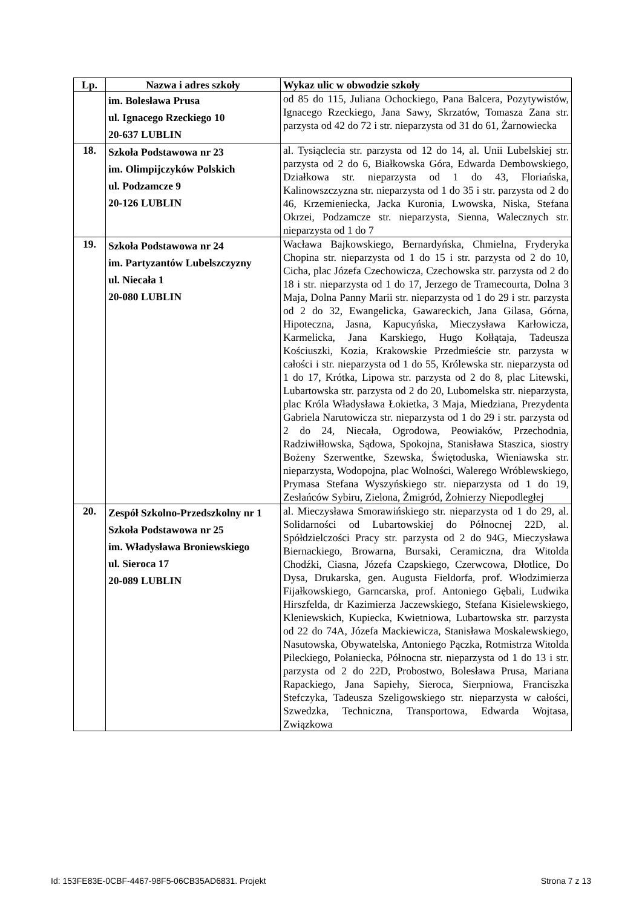| Lp. | Nazwa i adres szkoły | Wykaz ulic w obwodzie szkoły |
| --- | --- | --- |
| | im. Bolesława Prusa ul. Ignacego Rzeckiego 10 20-637 LUBLIN | od 85 do 115, Juliana Ochockiego, Pana Balcera, Pozytywistów, Ignacego Rzeckiego, Jana Sawy, Skrzatów, Tomasza Zana str. parzysta od 42 do 72 i str. nieparzysta od 31 do 61, Żarnowiecka |
| 18. | Szkoła Podstawowa nr 23 im. Olimpijczyków Polskich ul. Podzamcze 9 20-126 LUBLIN | al. Tysiąclecia str. parzysta od 12 do 14, al. Unii Lubelskiej str. parzysta od 2 do 6, Białkowska Góra, Edwarda Dembowskiego, Działkowa str. nieparzysta od 1 do 43, Floriańska, Kalinowszczyzna str. nieparzysta od 1 do 35 i str. parzysta od 2 do 46, Krzemieniecka, Jacka Kuronia, Lwowska, Niska, Stefana Okrzei, Podzamcze str. nieparzysta, Sienna, Walecznych str. nieparzysta od 1 do 7 |
| 19. | Szkoła Podstawowa nr 24 im. Partyzantów Lubelszczyzny ul. Niecała 1 20-080 LUBLIN | Wacława Bajkowskiego, Bernardyńska, Chmielna, Fryderyka Chopina str. nieparzysta od 1 do 15 i str. parzysta od 2 do 10, Cicha, plac Józefa Czechowicza, Czechowska str. parzysta od 2 do 18 i str. nieparzysta od 1 do 17, Jerzego de Tramecourta, Dolna 3 Maja, Dolna Panny Marii str. nieparzysta od 1 do 29 i str. parzysta od 2 do 32, Ewangelicka, Gawareckich, Jana Gilasa, Górna, Hipoteczna, Jasna, Kapucyńska, Mieczysława Karłowicza, Karmelicka, Jana Karskiego, Hugo Kołłątaja, Tadeusza Kościuszki, Kozia, Krakowskie Przedmieście str. parzysta w całości i str. nieparzysta od 1 do 55, Królewska str. nieparzysta od 1 do 17, Krótka, Lipowa str. parzysta od 2 do 8, plac Litewski, Lubartowska str. parzysta od 2 do 20, Lubomelska str. nieparzysta, plac Króla Władysława Łokietka, 3 Maja, Miedziana, Prezydenta Gabriela Narutowicza str. nieparzysta od 1 do 29 i str. parzysta od 2 do 24, Niecała, Ogrodowa, Peowiaków, Przechodnia, Radziwiłłowska, Sądowa, Spokojna, Stanisława Staszica, siostry Bożeny Szerwentke, Szewska, Świętoduska, Wieniawska str. nieparzysta, Wodopojna, plac Wolności, Walerego Wróblewskiego, Prymasa Stefana Wyszyńskiego str. nieparzysta od 1 do 19, Zesłańców Sybiru, Zielona, Żmigród, Żołnierzy Niepodległej |
| 20. | Zespół Szkolno-Przedszkolny nr 1 Szkoła Podstawowa nr 25 im. Władysława Broniewskiego ul. Sieroca 17 20-089 LUBLIN | al. Mieczysława Smorawińskiego str. nieparzysta od 1 do 29, al. Solidarności od Lubartowskiej do Północnej 22D, al. Spółdzielczości Pracy str. parzysta od 2 do 94G, Mieczysława Biernackiego, Browarna, Bursaki, Ceramiczna, dra Witolda Chodźki, Ciasna, Józefa Czapskiego, Czerwcowa, Dłotlice, Do Dysa, Drukarska, gen. Augusta Fieldorfa, prof. Włodzimierza Fijałkowskiego, Garncarska, prof. Antoniego Gębali, Ludwika Hirszfelda, dr Kazimierza Jaczewskiego, Stefana Kisielewskiego, Kleniewskich, Kupiecka, Kwietniowa, Lubartowska str. parzysta od 22 do 74A, Józefa Mackiewicza, Stanisława Moskalewskiego, Nasutowska, Obywatelska, Antoniego Pączka, Rotmistrza Witolda Pileckiego, Połaniecka, Północna str. nieparzysta od 1 do 13 i str. parzysta od 2 do 22D, Probostwo, Bolesława Prusa, Mariana Rapackiego, Jana Sapiehy, Sieroca, Sierpniowa, Franciszka Stefczyka, Tadeusza Szeligowskiego str. nieparzysta w całości, Szwedzka, Techniczna, Transportowa, Edwarda Wojtasa, Związkowa |
Id: 153FE83E-0CBF-4467-98F5-06CB35AD6831. Projekt Strona 7 z 13